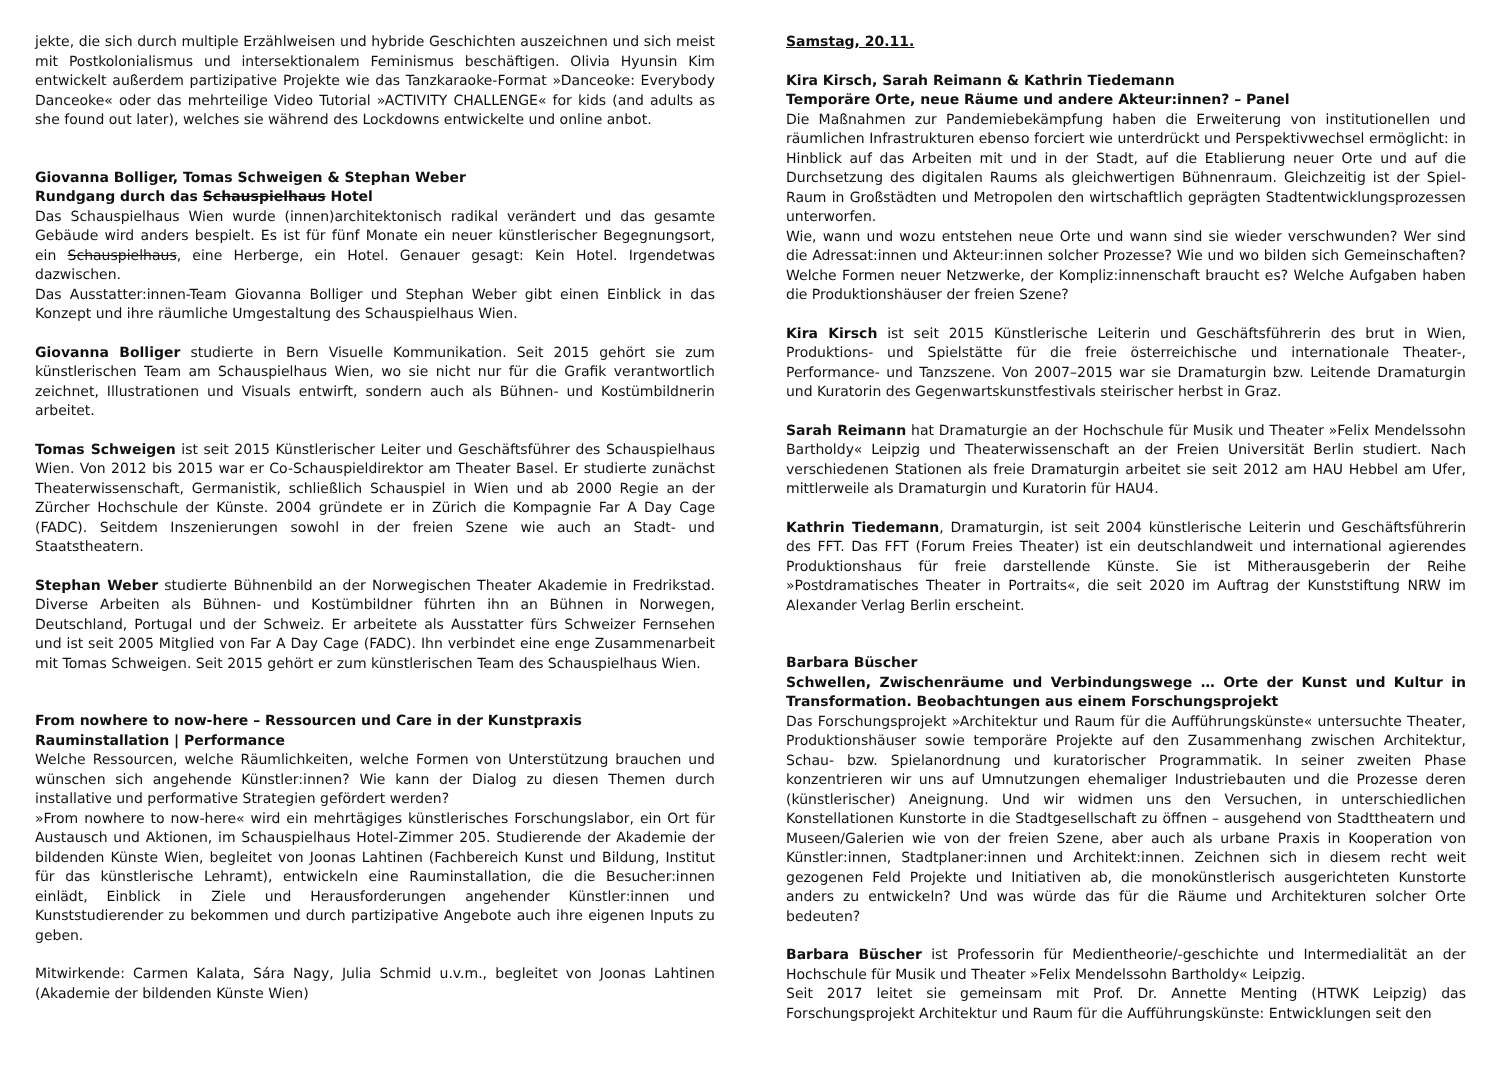jekte, die sich durch multiple Erzählweisen und hybride Geschichten auszeichnen und sich meist mit Postkolonialismus und intersektionalem Feminismus beschäftigen. Olivia Hyunsin Kim entwickelt außerdem partizipative Projekte wie das Tanzkaraoke-Format »Danceoke: Everybody Danceoke« oder das mehrteilige Video Tutorial »ACTIVITY CHALLENGE« for kids (and adults as she found out later), welches sie während des Lockdowns entwickelte und online anbot.
Giovanna Bolliger, Tomas Schweigen & Stephan Weber
Rundgang durch das Schauspielhaus Hotel
Das Schauspielhaus Wien wurde (innen)architektonisch radikal verändert und das gesamte Gebäude wird anders bespielt. Es ist für fünf Monate ein neuer künstlerischer Begegnungsort, ein Schauspielhaus, eine Herberge, ein Hotel. Genauer gesagt: Kein Hotel. Irgendetwas dazwischen.
Das Ausstatter:innen-Team Giovanna Bolliger und Stephan Weber gibt einen Einblick in das Konzept und ihre räumliche Umgestaltung des Schauspielhaus Wien.
Giovanna Bolliger studierte in Bern Visuelle Kommunikation. Seit 2015 gehört sie zum künstlerischen Team am Schauspielhaus Wien, wo sie nicht nur für die Grafik verantwortlich zeichnet, Illustrationen und Visuals entwirft, sondern auch als Bühnen- und Kostümbildnerin arbeitet.
Tomas Schweigen ist seit 2015 Künstlerischer Leiter und Geschäftsführer des Schauspielhaus Wien. Von 2012 bis 2015 war er Co-Schauspieldirektor am Theater Basel. Er studierte zunächst Theaterwissenschaft, Germanistik, schließlich Schauspiel in Wien und ab 2000 Regie an der Zürcher Hochschule der Künste. 2004 gründete er in Zürich die Kompagnie Far A Day Cage (FADC). Seitdem Inszenierungen sowohl in der freien Szene wie auch an Stadt- und Staatstheatern.
Stephan Weber studierte Bühnenbild an der Norwegischen Theater Akademie in Fredrikstad. Diverse Arbeiten als Bühnen- und Kostümbildner führten ihn an Bühnen in Norwegen, Deutschland, Portugal und der Schweiz. Er arbeitete als Ausstatter fürs Schweizer Fernsehen und ist seit 2005 Mitglied von Far A Day Cage (FADC). Ihn verbindet eine enge Zusammenarbeit mit Tomas Schweigen. Seit 2015 gehört er zum künstlerischen Team des Schauspielhaus Wien.
From nowhere to now-here – Ressourcen und Care in der Kunstpraxis
Rauminstallation | Performance
Welche Ressourcen, welche Räumlichkeiten, welche Formen von Unterstützung brauchen und wünschen sich angehende Künstler:innen? Wie kann der Dialog zu diesen Themen durch installative und performative Strategien gefördert werden?
»From nowhere to now-here« wird ein mehrtägiges künstlerisches Forschungslabor, ein Ort für Austausch und Aktionen, im Schauspielhaus Hotel-Zimmer 205. Studierende der Akademie der bildenden Künste Wien, begleitet von Joonas Lahtinen (Fachbereich Kunst und Bildung, Institut für das künstlerische Lehramt), entwickeln eine Rauminstallation, die die Besucher:innen einlädt, Einblick in Ziele und Herausforderungen angehender Künstler:innen und Kunststudierender zu bekommen und durch partizipative Angebote auch ihre eigenen Inputs zu geben.
Mitwirkende: Carmen Kalata, Sára Nagy, Julia Schmid u.v.m., begleitet von Joonas Lahtinen (Akademie der bildenden Künste Wien)
Samstag, 20.11.
Kira Kirsch, Sarah Reimann & Kathrin Tiedemann
Temporäre Orte, neue Räume und andere Akteur:innen? – Panel
Die Maßnahmen zur Pandemiebekämpfung haben die Erweiterung von institutionellen und räumlichen Infrastrukturen ebenso forciert wie unterdrückt und Perspektivwechsel ermöglicht: in Hinblick auf das Arbeiten mit und in der Stadt, auf die Etablierung neuer Orte und auf die Durchsetzung des digitalen Raums als gleichwertigen Bühnenraum. Gleichzeitig ist der Spiel-Raum in Großstädten und Metropolen den wirtschaftlich geprägten Stadtentwicklungsprozessen unterworfen.
Wie, wann und wozu entstehen neue Orte und wann sind sie wieder verschwunden? Wer sind die Adressat:innen und Akteur:innen solcher Prozesse? Wie und wo bilden sich Gemeinschaften? Welche Formen neuer Netzwerke, der Kompliz:innenschaft braucht es? Welche Aufgaben haben die Produktionshäuser der freien Szene?
Kira Kirsch ist seit 2015 Künstlerische Leiterin und Geschäftsführerin des brut in Wien, Produktions- und Spielstätte für die freie österreichische und internationale Theater-, Performance- und Tanzszene. Von 2007–2015 war sie Dramaturgin bzw. Leitende Dramaturgin und Kuratorin des Gegenwartskunstfestivals steirischer herbst in Graz.
Sarah Reimann hat Dramaturgie an der Hochschule für Musik und Theater »Felix Mendelssohn Bartholdy« Leipzig und Theaterwissenschaft an der Freien Universität Berlin studiert. Nach verschiedenen Stationen als freie Dramaturgin arbeitet sie seit 2012 am HAU Hebbel am Ufer, mittlerweile als Dramaturgin und Kuratorin für HAU4.
Kathrin Tiedemann, Dramaturgin, ist seit 2004 künstlerische Leiterin und Geschäftsführerin des FFT. Das FFT (Forum Freies Theater) ist ein deutschlandweit und international agierendes Produktionshaus für freie darstellende Künste. Sie ist Mitherausgeberin der Reihe »Postdramatisches Theater in Portraits«, die seit 2020 im Auftrag der Kunststiftung NRW im Alexander Verlag Berlin erscheint.
Barbara Büscher
Schwellen, Zwischenräume und Verbindungswege … Orte der Kunst und Kultur in Transformation. Beobachtungen aus einem Forschungsprojekt
Das Forschungsprojekt »Architektur und Raum für die Aufführungskünste« untersuchte Theater, Produktionshäuser sowie temporäre Projekte auf den Zusammenhang zwischen Architektur, Schau- bzw. Spielanordnung und kuratorischer Programmatik. In seiner zweiten Phase konzentrieren wir uns auf Umnutzungen ehemaliger Industriebauten und die Prozesse deren (künstlerischer) Aneignung. Und wir widmen uns den Versuchen, in unterschiedlichen Konstellationen Kunstorte in die Stadtgesellschaft zu öffnen – ausgehend von Stadttheatern und Museen/Galerien wie von der freien Szene, aber auch als urbane Praxis in Kooperation von Künstler:innen, Stadtplaner:innen und Architekt:innen. Zeichnen sich in diesem recht weit gezogenen Feld Projekte und Initiativen ab, die monokünstlerisch ausgerichteten Kunstorte anders zu entwickeln? Und was würde das für die Räume und Architekturen solcher Orte bedeuten?
Barbara Büscher ist Professorin für Medientheorie/-geschichte und Intermedialität an der Hochschule für Musik und Theater »Felix Mendelssohn Bartholdy« Leipzig.
Seit 2017 leitet sie gemeinsam mit Prof. Dr. Annette Menting (HTWK Leipzig) das Forschungsprojekt Architektur und Raum für die Aufführungskünste: Entwicklungen seit den